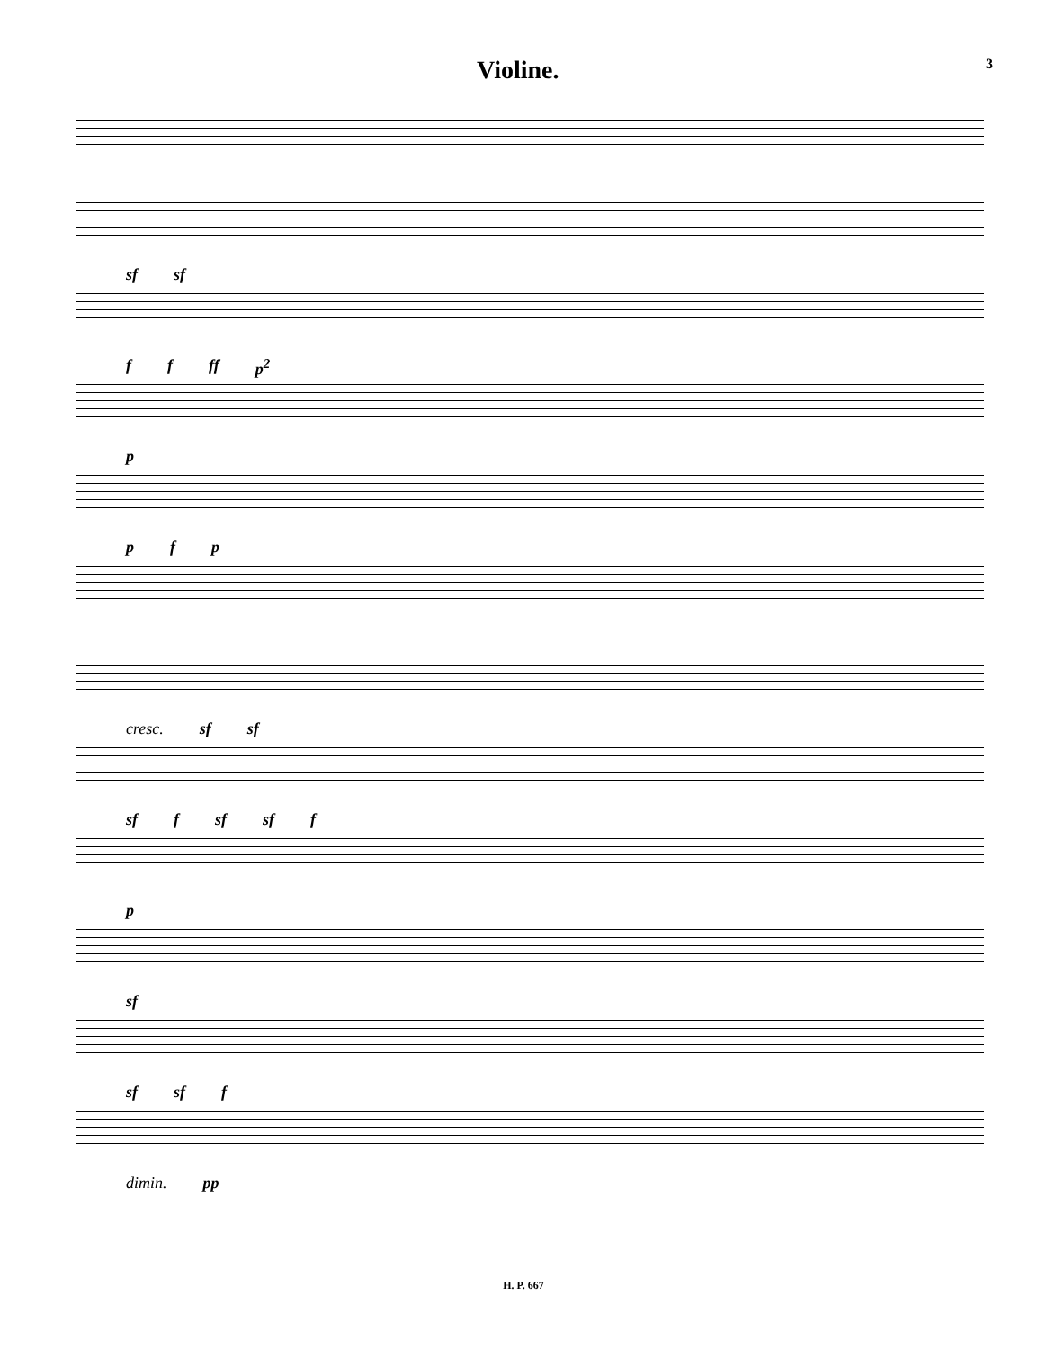Violine.
3
sf sf
f f ff p<sup>2</sup>
p
p f p
cresc. sf sf
sf f sf sf f
p
sf
sf sf f
dimin. pp
H. P. 667